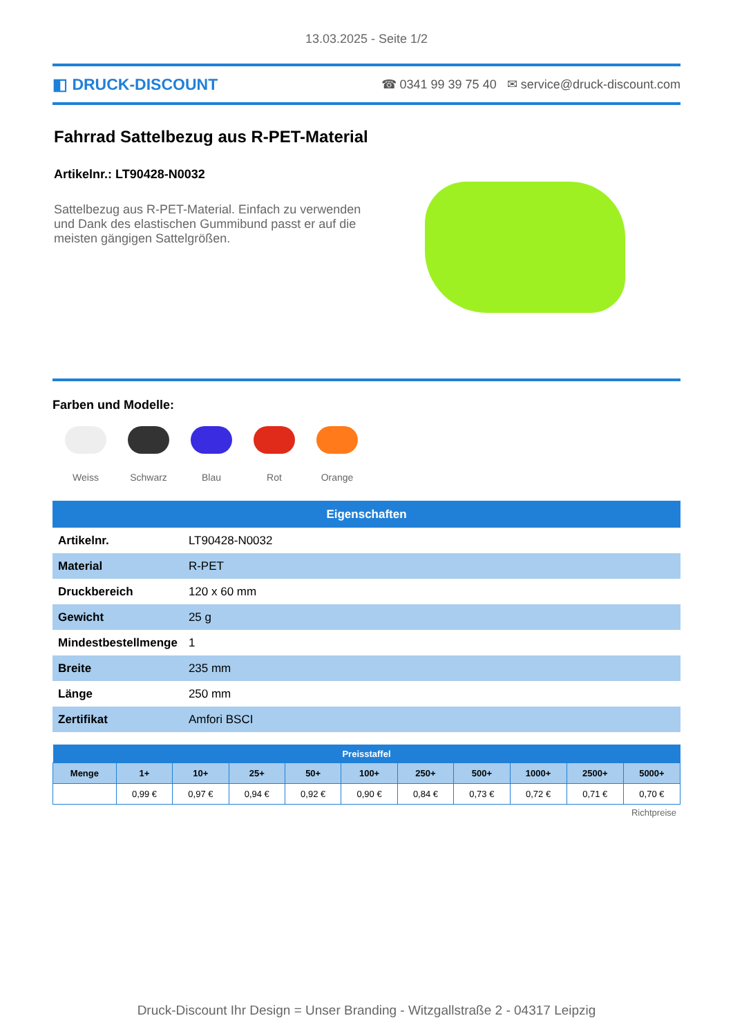13.03.2025 - Seite 1/2
◧ DRUCK-DISCOUNT ☎ 0341 99 39 75 40 ✉ service@druck-discount.com
Fahrrad Sattelbezug aus R-PET-Material
Artikelnr.: LT90428-N0032
Sattelbezug aus R-PET-Material. Einfach zu verwenden und Dank des elastischen Gummibund passt er auf die meisten gängigen Sattelgrößen.
Farben und Modelle:
Weiss Schwarz Blau Rot Orange
| Eigenschaften | |
| --- | --- |
| Artikelnr. | LT90428-N0032 |
| Material | R-PET |
| Druckbereich | 120 x 60 mm |
| Gewicht | 25 g |
| Mindestbestellmenge | 1 |
| Breite | 235 mm |
| Länge | 250 mm |
| Zertifikat | Amfori BSCI |
| Preisstaffel | | | | | | | | | | |
| --- | --- | --- | --- | --- | --- | --- | --- | --- | --- | --- |
| Menge | 1+ | 10+ | 25+ | 50+ | 100+ | 250+ | 500+ | 1000+ | 2500+ | 5000+ |
| | 0,99 € | 0,97 € | 0,94 € | 0,92 € | 0,90 € | 0,84 € | 0,73 € | 0,72 € | 0,71 € | 0,70 € |
Richtpreise
Druck-Discount Ihr Design = Unser Branding - Witzgallstraße 2 - 04317 Leipzig